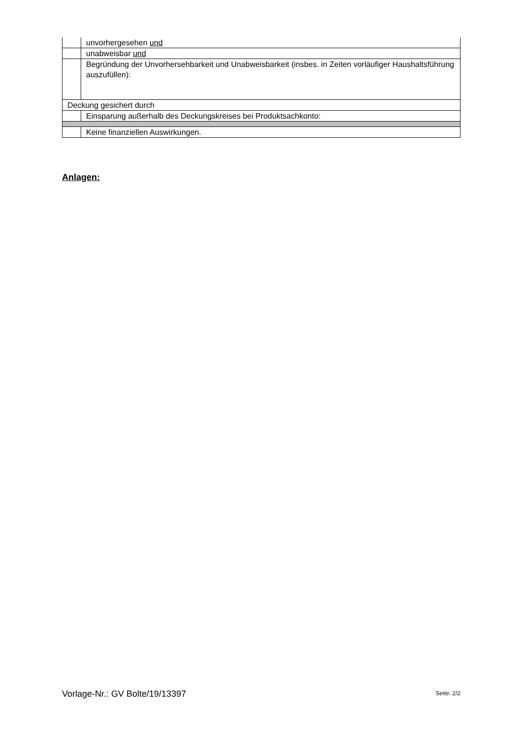| | unvorhergesehen und |
| | unabweisbar und |
| | Begründung der Unvorhersehbarkeit und Unabweisbarkeit (insbes. in Zeiten vorläufiger Haushaltsführung auszufüllen): |
| Deckung gesichert durch | |
| | Einsparung außerhalb des Deckungskreises bei Produktsachkonto: |
| | Keine finanziellen Auswirkungen. |
Anlagen:
Vorlage-Nr.: GV Bolte/19/13397 Seite: 2/2